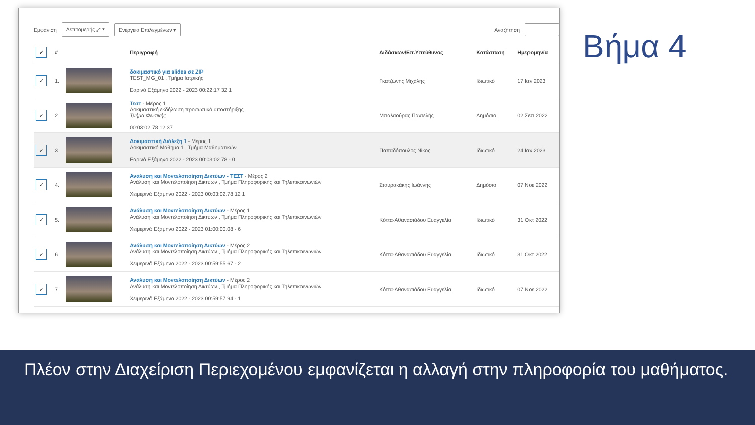Εμφάνιση Λεπτομερής ⤢ ▾ Ενέργεια Επιλεγμένων ▾ Αναζήτηση
| ✓ | # | | Περιγραφή | Διδάσκων/Επ.Υπεύθυνος | Κατάσταση | Ημερομηνία |
| --- | --- | --- | --- | --- | --- | --- |
| ✓ | 1. | | δοκιμαστικό για slides σε ZIP TEST_MG_01 , Τμήμα Ιατρικής Εαρινό Εξάμηνο 2022 - 2023 00:22:17 32 1 | Γκατζώνης Μιχάλης | Ιδιωτικό | 17 Ιαν 2023 |
| ✓ | 2. | | Τεστ - Μέρος 1 Δοκιμαστική εκδήλωση προσωπικό υποστήριξης Τμήμα Φυσικής 00:03:02.78 12 37 | Μπαλαούρας Παντελής | Δημόσιο | 02 Σεπ 2022 |
| ✓ | 3. | | Δοκιμαστική Διάλεξη 1 - Μέρος 1 Δοκιμαστικό Μάθημα 1 , Τμήμα Μαθηματικών Εαρινό Εξάμηνο 2022 - 2023 00:03:02.78 - 0 | Παπαδόπουλος Νίκος | Ιδιωτικό | 24 Ιαν 2023 |
| ✓ | 4. | | Ανάλυση και Μοντελοποίηση Δικτύων - ΤΕΣΤ - Μέρος 2 Ανάλυση και Μοντελοποίηση Δικτύων , Τμήμα Πληροφορικής και Τηλεπικοινωνιών Χειμερινό Εξάμηνο 2022 - 2023 00:03:02.78 12 1 | Σταυρακάκης Ιωάννης | Δημόσιο | 07 Νοε 2022 |
| ✓ | 5. | | Ανάλυση και Μοντελοποίηση Δικτύων - Μέρος 1 Ανάλυση και Μοντελοποίηση Δικτύων , Τμήμα Πληροφορικής και Τηλεπικοινωνιών Χειμερινό Εξάμηνο 2022 - 2023 01:00:00.08 - 6 | Κόττα-Αθανασιάδου Ευαγγελία | Ιδιωτικό | 31 Οκτ 2022 |
| ✓ | 6. | | Ανάλυση και Μοντελοποίηση Δικτύων - Μέρος 2 Ανάλυση και Μοντελοποίηση Δικτύων , Τμήμα Πληροφορικής και Τηλεπικοινωνιών Χειμερινό Εξάμηνο 2022 - 2023 00:59:55.67 - 2 | Κόττα-Αθανασιάδου Ευαγγελία | Ιδιωτικό | 31 Οκτ 2022 |
| ✓ | 7. | | Ανάλυση και Μοντελοποίηση Δικτύων - Μέρος 2 Ανάλυση και Μοντελοποίηση Δικτύων , Τμήμα Πληροφορικής και Τηλεπικοινωνιών Χειμερινό Εξάμηνο 2022 - 2023 00:59:57.94 - 1 | Κόττα-Αθανασιάδου Ευαγγελία | Ιδιωτικό | 07 Νοε 2022 |
Βήμα 4
Πλέον στην Διαχείριση Περιεχομένου εμφανίζεται η αλλαγή στην πληροφορία του μαθήματος.